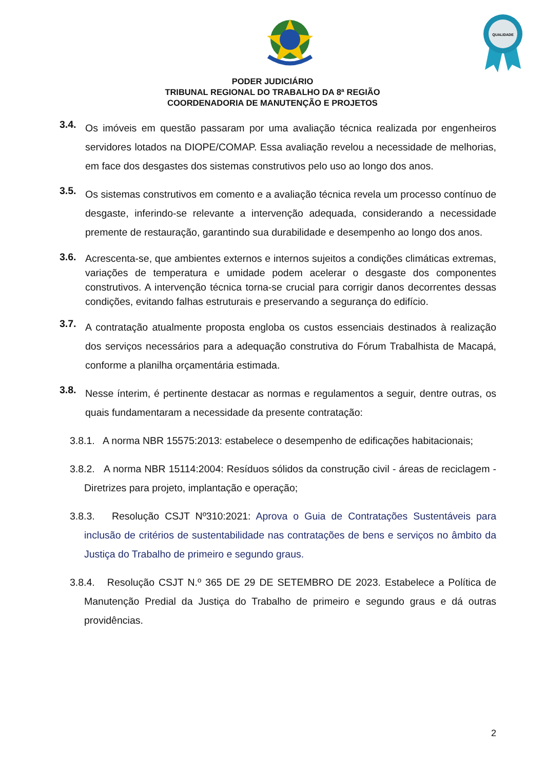QUALIDADE
PODER JUDICIÁRIO
TRIBUNAL REGIONAL DO TRABALHO DA 8ª REGIÃO
COORDENADORIA DE MANUTENÇÃO E PROJETOS
3.4.
Os imóveis em questão passaram por uma avaliação técnica realizada por engenheiros servidores lotados na DIOPE/COMAP. Essa avaliação revelou a necessidade de melhorias, em face dos desgastes dos sistemas construtivos pelo uso ao longo dos anos.
3.5.
Os sistemas construtivos em comento e a avaliação técnica revela um processo contínuo de desgaste, inferindo-se relevante a intervenção adequada, considerando a necessidade premente de restauração, garantindo sua durabilidade e desempenho ao longo dos anos.
3.6.
Acrescenta-se, que ambientes externos e internos sujeitos a condições climáticas extremas, variações de temperatura e umidade podem acelerar o desgaste dos componentes construtivos. A intervenção técnica torna-se crucial para corrigir danos decorrentes dessas condições, evitando falhas estruturais e preservando a segurança do edifício.
3.7.
A contratação atualmente proposta engloba os custos essenciais destinados à realização dos serviços necessários para a adequação construtiva do Fórum Trabalhista de Macapá, conforme a planilha orçamentária estimada.
3.8.
Nesse ínterim, é pertinente destacar as normas e regulamentos a seguir, dentre outras, os quais fundamentaram a necessidade da presente contratação:
3.8.1. A norma NBR 15575:2013: estabelece o desempenho de edificações habitacionais;
3.8.2. A norma NBR 15114:2004: Resíduos sólidos da construção civil - áreas de reciclagem - Diretrizes para projeto, implantação e operação;
3.8.3. Resolução CSJT Nº310:2021: Aprova o Guia de Contratações Sustentáveis para inclusão de critérios de sustentabilidade nas contratações de bens e serviços no âmbito da Justiça do Trabalho de primeiro e segundo graus.
3.8.4. Resolução CSJT N.º 365 DE 29 DE SETEMBRO DE 2023. Estabelece a Política de Manutenção Predial da Justiça do Trabalho de primeiro e segundo graus e dá outras providências.
2